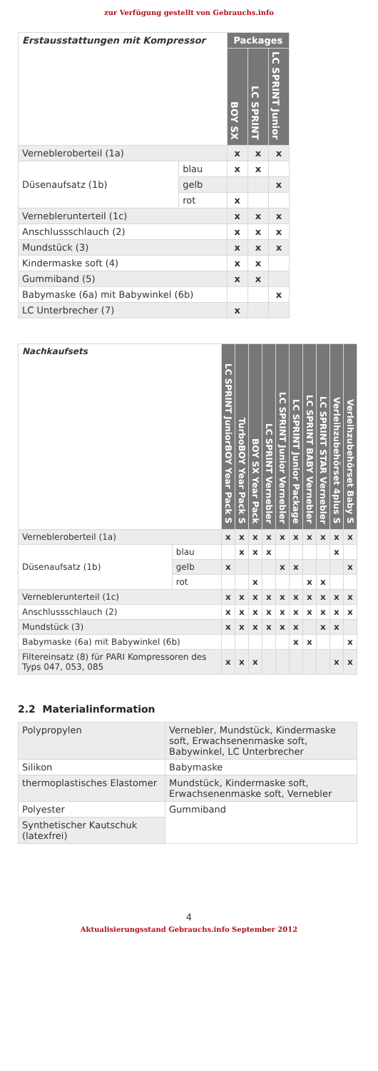zur Verfügung gestellt von Gebrauchs.info
| Erstausstattungen mit Kompressor | | Packages | | |
| --- | --- | --- | --- | --- |
| | | BOY SX | LC SPRINT | LC SPRINT Junior |
| Verneblerоberteil (1a) | | x | x | x |
| Düsenaufsatz (1b) | blau | x | x | |
| | gelb | | | x |
| | rot | x | | |
| Vernebleruntertеil (1c) | | x | x | x |
| Anschlussschlauch (2) | | x | x | x |
| Mundstück (3) | | x | x | x |
| Kindermaske soft (4) | | x | x | |
| Gummiband (5) | | x | x | |
| Babymaske (6a) mit Babywinkel (6b) | | | | x |
| LC Unterbrecher (7) | | x | | |
| Nachkaufsets | | LC SPRINT JuniorBOY Year Pack S | TurboBOY Year Pack S | BOY SX Year Pack | LC SPRINT Vernebler | LC SPRINT Junior Vernebler | LC SPRINT Junior Package | LC SPRINT BABY Vernebler | LC SPRINT STAR Vernebler | Verleihzubehörset 4plus S | Verleihzubehörset Baby S |
| --- | --- | --- | --- | --- | --- | --- | --- | --- | --- | --- | --- |
| Verneblerоberteil (1a) | | x | x | x | x | x | x | x | x | x | x |
| Düsenaufsatz (1b) | blau | | x | x | x | | | | | x | |
| | gelb | x | | | | x | x | | | | x |
| | rot | | | x | | | | x | x | | |
| Vernebleruntertеil (1c) | | x | x | x | x | x | x | x | x | x | x |
| Anschlussschlauch (2) | | x | x | x | x | x | x | x | x | x | x |
| Mundstück (3) | | x | x | x | x | x | x | | x | x | |
| Babymaske (6a) mit Babywinkel (6b) | | | | | | | x | x | | | x |
| Filtereinsatz (8) für PARI Kompressoren des Typs 047, 053, 085 | | x | x | x | | | | | | x | x |
2.2 Materialinformation
| Polypropylen | Vernebler, Mundstück, Kindermaske soft, Erwachsenenmaske soft, Babywinkel, LC Unterbrecher |
| Silikon | Babymaske |
| thermoplastisches Elastomer | Mundstück, Kindermaske soft, Erwachsenenmaske soft, Vernebler |
| Polyester | Gummiband |
| Synthetischer Kautschuk (latexfrei) | |
4
Aktualisierungsstand Gebrauchs.info September 2012